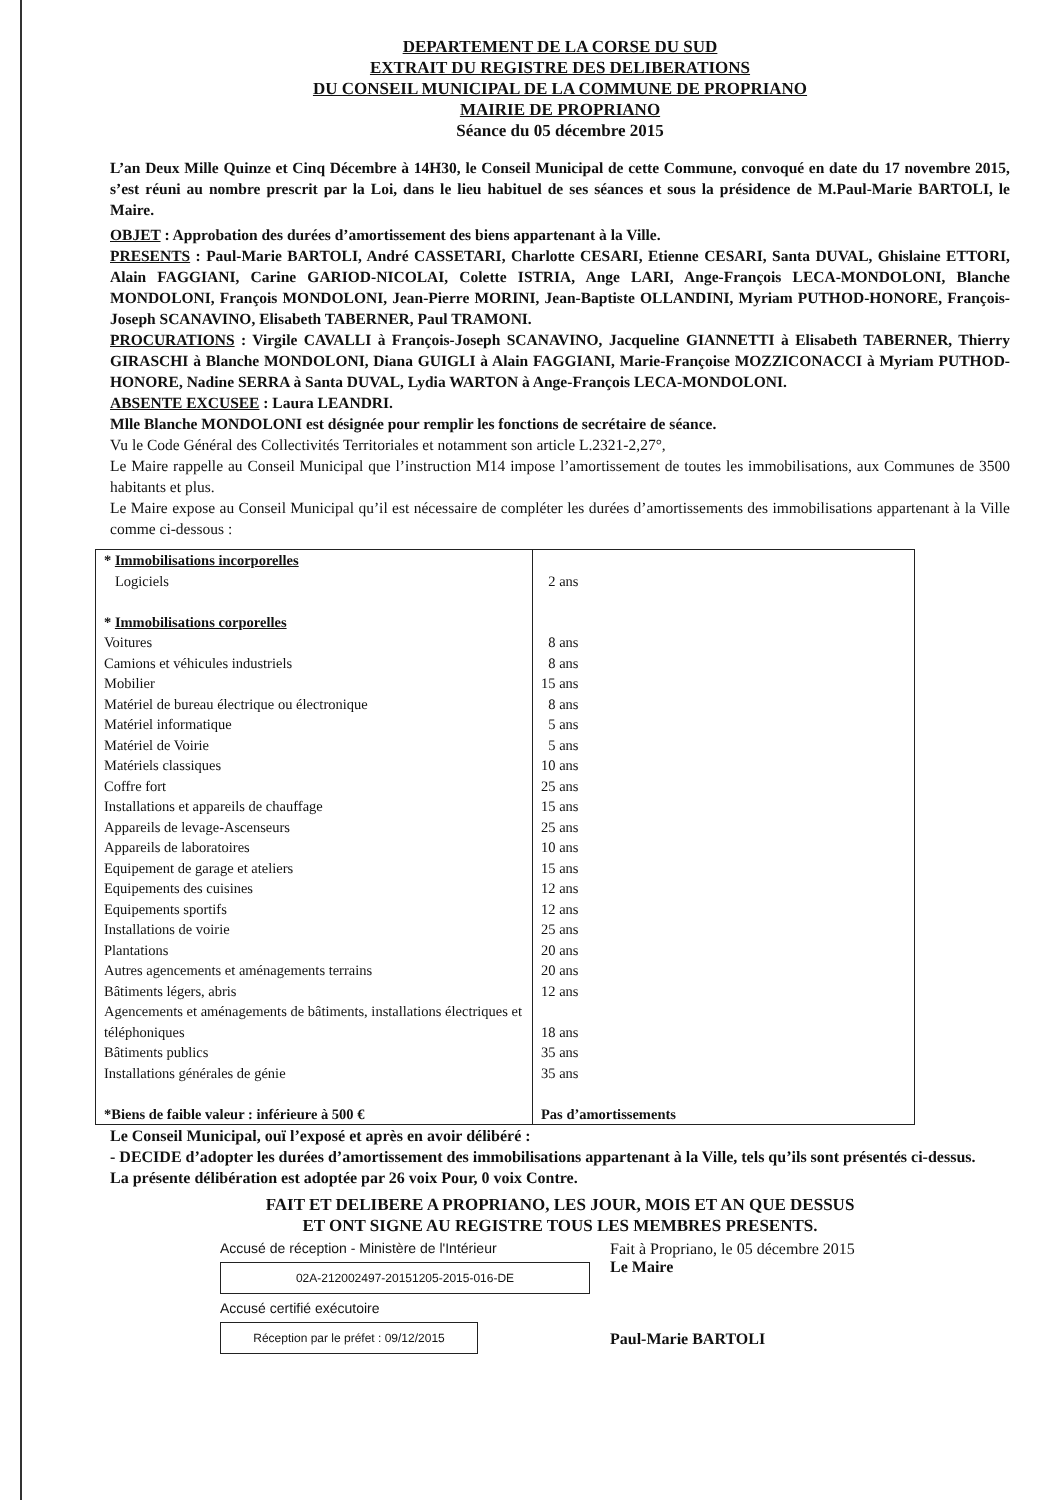DEPARTEMENT DE LA CORSE DU SUD
EXTRAIT DU REGISTRE DES DELIBERATIONS
DU CONSEIL MUNICIPAL DE LA COMMUNE DE PROPRIANO
MAIRIE DE PROPRIANO
Séance du 05 décembre 2015
L’an Deux Mille Quinze et Cinq Décembre à 14H30, le Conseil Municipal de cette Commune, convoqué en date du 17 novembre 2015, s’est réuni au nombre prescrit par la Loi, dans le lieu habituel de ses séances et sous la présidence de M.Paul-Marie BARTOLI, le Maire.
OBJET : Approbation des durées d’amortissement des biens appartenant à la Ville.
PRESENTS : Paul-Marie BARTOLI, André CASSETARI, Charlotte CESARI, Etienne CESARI, Santa DUVAL, Ghislaine ETTORI, Alain FAGGIANI, Carine GARIOD-NICOLAI, Colette ISTRIA, Ange LARI, Ange-François LECA-MONDOLONI, Blanche MONDOLONI, François MONDOLONI, Jean-Pierre MORINI, Jean-Baptiste OLLANDINI, Myriam PUTHOD-HONORE, François-Joseph SCANAVINO, Elisabeth TABERNER, Paul TRAMONI.
PROCURATIONS : Virgile CAVALLI à François-Joseph SCANAVINO, Jacqueline GIANNETTI à Elisabeth TABERNER, Thierry GIRASCHI à Blanche MONDOLONI, Diana GUIGLI à Alain FAGGIANI, Marie-Françoise MOZZICONACCI à Myriam PUTHOD-HONORE, Nadine SERRA à Santa DUVAL, Lydia WARTON à Ange-François LECA-MONDOLONI.
ABSENTE EXCUSEE : Laura LEANDRI.
Mlle Blanche MONDOLONI est désignée pour remplir les fonctions de secrétaire de séance.
Vu le Code Général des Collectivités Territoriales et notamment son article L.2321-2,27°,
Le Maire rappelle au Conseil Municipal que l’instruction M14 impose l’amortissement de toutes les immobilisations, aux Communes de 3500 habitants et plus.
Le Maire expose au Conseil Municipal qu’il est nécessaire de compléter les durées d’amortissements des immobilisations appartenant à la Ville comme ci-dessous :
| * Immobilisations incorporelles Logiciels * Immobilisations corporelles Voitures Camions et véhicules industriels Mobilier Matériel de bureau électrique ou électronique Matériel informatique Matériel de Voirie Matériels classiques Coffre fort Installations et appareils de chauffage Appareils de levage-Ascenseurs Appareils de laboratoires Equipement de garage et ateliers Equipements des cuisines Equipements sportifs Installations de voirie Plantations Autres agencements et aménagements terrains Bâtiments légers, abris Agencements et aménagements de bâtiments, installations électriques et téléphoniques Bâtiments publics Installations générales de génie *Biens de faible valeur : inférieure à 500 € | 2 ans 8 ans 8 ans 15 ans 8 ans 5 ans 5 ans 10 ans 25 ans 15 ans 25 ans 10 ans 15 ans 12 ans 12 ans 25 ans 20 ans 20 ans 12 ans 18 ans 35 ans 35 ans Pas d’amortissements |
Le Conseil Municipal, ouï l’exposé et après en avoir délibéré :
- DECIDE d’adopter les durées d’amortissement des immobilisations appartenant à la Ville, tels qu’ils sont présentés ci-dessus.
La présente délibération est adoptée par 26 voix Pour, 0 voix Contre.
FAIT ET DELIBERE A PROPRIANO, LES JOUR, MOIS ET AN QUE DESSUS
ET ONT SIGNE AU REGISTRE TOUS LES MEMBRES PRESENTS.
Accusé de réception - Ministère de l'Intérieur
02A-212002497-20151205-2015-016-DE
Accusé certifié exécutoire
Réception par le préfet : 09/12/2015
Fait à Propriano, le 05 décembre 2015
Le Maire
Paul-Marie BARTOLI